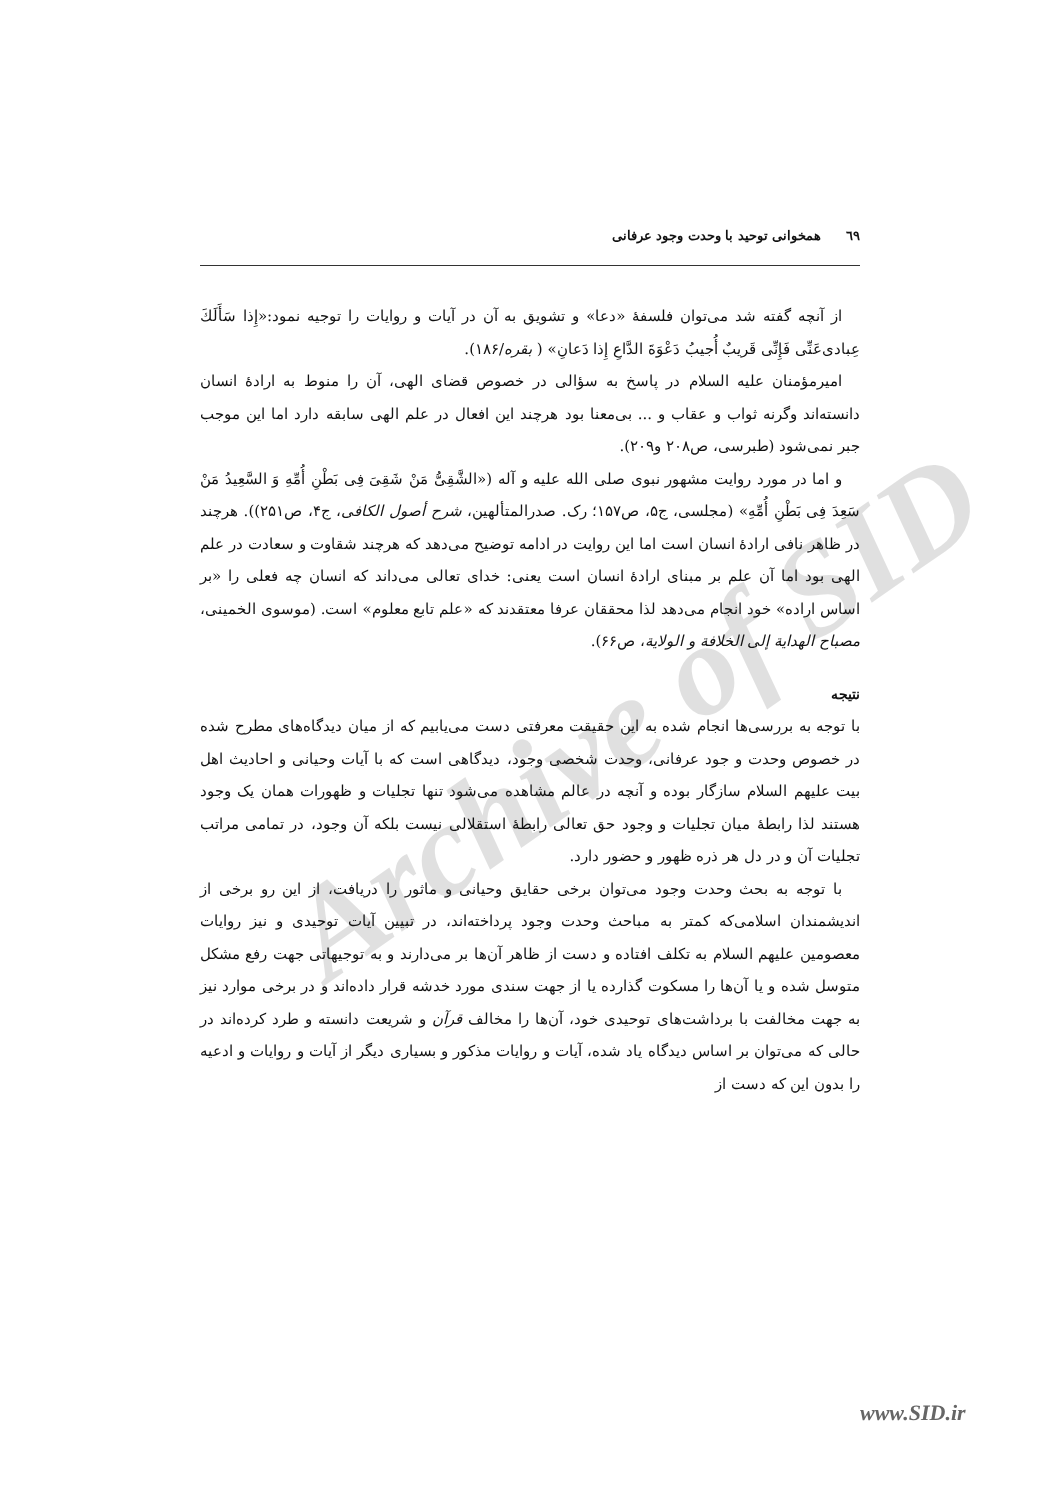Archive of SID
٦٩ همخوانی توحید با وحدت وجود عرفانی
از آنچه گفته شد می‌توان فلسفهٔ «دعا» و تشویق به آن در آیات و روایات را توجیه نمود:«إِذا سَأَلَكَ عِبادی‌عَنِّی فَإِنِّی قَریبٌ أُجیبُ دَعْوَةَ الدَّاعِ إِذا دَعانِ» ( بقره/۱۸۶).
امیرمؤمنان علیه السلام در پاسخ به سؤالی در خصوص قضای الهی، آن را منوط به ارادهٔ انسان دانسته‌اند وگرنه ثواب و عقاب و ... بی‌معنا بود هرچند این افعال در علم الهی سابقه دارد اما این موجب جبر نمی‌شود (طبرسی، ص۲۰۸ و۲۰۹).
و اما در مورد روایت مشهور نبوی صلی الله علیه و آله («الشَّقِیُّ مَنْ شَقِیَ فِی بَطْنِ أُمِّهِ وَ السَّعِیدُ مَنْ سَعِدَ فِی بَطْنِ أُمِّهِ» (مجلسی، ج۵، ص۱۵۷؛ رک. صدرالمتألهین، شرح أصول الکافی، ج۴، ص۲۵۱)). هرچند در ظاهر نافی ارادهٔ انسان است اما این روایت در ادامه توضیح می‌دهد که هرچند شقاوت و سعادت در علم الهی بود اما آن علم بر مبنای ارادهٔ انسان است یعنی: خدای تعالی می‌داند که انسان چه فعلی را «بر اساس اراده» خود انجام می‌دهد لذا محققان عرفا معتقدند که «علم تابع معلوم» است. (موسوی الخمینی، مصباح الهدایة إلی الخلافة و الولایة، ص۶۶).
نتیجه
با توجه به بررسی‌ها انجام شده به این حقیقت معرفتی دست می‌یابیم که از میان دیدگاه‌های مطرح شده در خصوص وحدت و جود عرفانی، وحدت شخصی وجود، دیدگاهی است که با آیات وحیانی و احادیث اهل بیت علیهم السلام سازگار بوده و آنچه در عالم مشاهده می‌شود تنها تجلیات و ظهورات همان یک وجود هستند لذا رابطهٔ میان تجلیات و وجود حق تعالی رابطهٔ استقلالی نیست بلکه آن وجود، در تمامی مراتب تجلیات آن و در دل هر ذره ظهور و حضور دارد.
با توجه به بحث وحدت وجود می‌توان برخی حقایق وحیانی و ماثور را دریافت، از این رو برخی از اندیشمندان اسلامی‌که کمتر به مباحث وحدت وجود پرداخته‌اند، در تبیین آیات توحیدی و نیز روایات معصومین علیهم السلام به تکلف افتاده و دست از ظاهر آن‌ها بر می‌دارند و به توجیهاتی جهت رفع مشکل متوسل شده و یا آن‌ها را مسکوت گذارده یا از جهت سندی مورد خدشه قرار داده‌اند و در برخی موارد نیز به جهت مخالفت با برداشت‌های توحیدی خود، آن‌ها را مخالف قرآن و شریعت دانسته و طرد کرده‌اند در حالی که می‌توان بر اساس دیدگاه یاد شده، آیات و روایات مذکور و بسیاری دیگر از آیات و روایات و ادعیه را بدون این که دست از
www.SID.ir